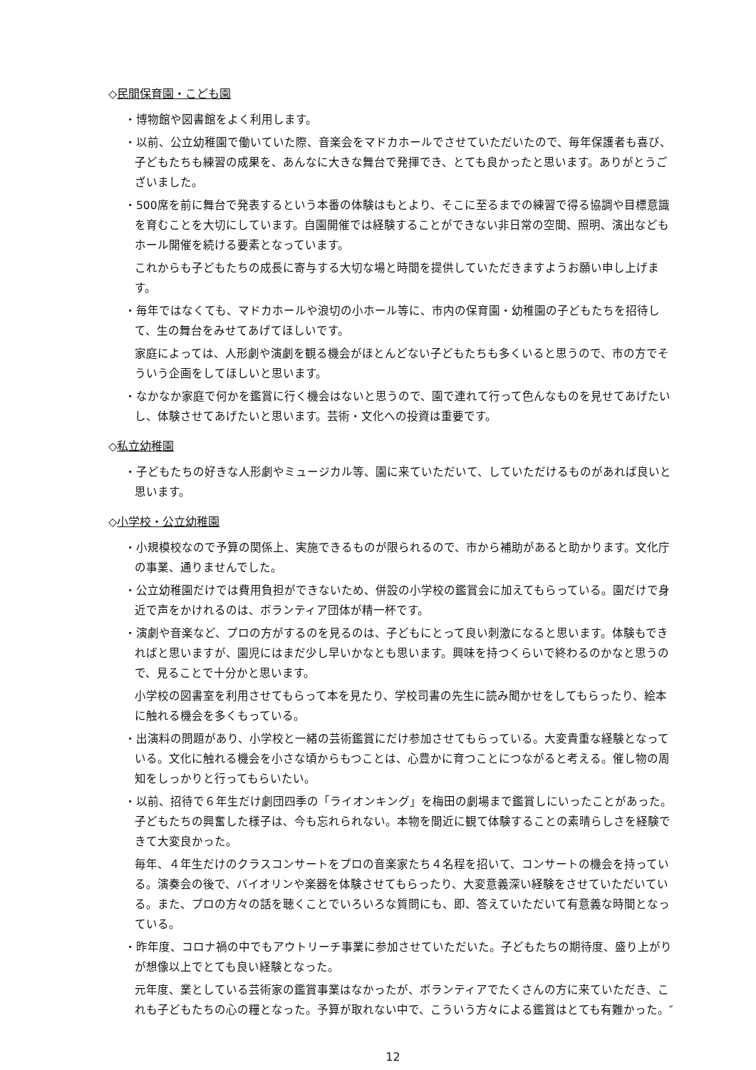◇民間保育園・こども園
・博物館や図書館をよく利用します。
・以前、公立幼稚園で働いていた際、音楽会をマドカホールでさせていただいたので、毎年保護者も喜び、子どもたちも練習の成果を、あんなに大きな舞台で発揮でき、とても良かったと思います。ありがとうございました。
・500席を前に舞台で発表するという本番の体験はもとより、そこに至るまでの練習で得る協調や目標意識を育むことを大切にしています。自園開催では経験することができない非日常の空間、照明、演出などもホール開催を続ける要素となっています。
これからも子どもたちの成長に寄与する大切な場と時間を提供していただきますようお願い申し上げます。
・毎年ではなくても、マドカホールや浪切の小ホール等に、市内の保育園・幼稚園の子どもたちを招待して、生の舞台をみせてあげてほしいです。
家庭によっては、人形劇や演劇を観る機会がほとんどない子どもたちも多くいると思うので、市の方でそういう企画をしてほしいと思います。
・なかなか家庭で何かを鑑賞に行く機会はないと思うので、園で連れて行って色んなものを見せてあげたいし、体験させてあげたいと思います。芸術・文化への投資は重要です。
◇私立幼稚園
・子どもたちの好きな人形劇やミュージカル等、園に来ていただいて、していただけるものがあれば良いと思います。
◇小学校・公立幼稚園
・小規模校なので予算の関係上、実施できるものが限られるので、市から補助があると助かります。文化庁の事業、通りませんでした。
・公立幼稚園だけでは費用負担ができないため、併設の小学校の鑑賞会に加えてもらっている。園だけで身近で声をかけれるのは、ボランティア団体が精一杯です。
・演劇や音楽など、プロの方がするのを見るのは、子どもにとって良い刺激になると思います。体験もできればと思いますが、園児にはまだ少し早いかなとも思います。興味を持つくらいで終わるのかなと思うので、見ることで十分かと思います。
小学校の図書室を利用させてもらって本を見たり、学校司書の先生に読み聞かせをしてもらったり、絵本に触れる機会を多くもっている。
・出演料の問題があり、小学校と一緒の芸術鑑賞にだけ参加させてもらっている。大変貴重な経験となっている。文化に触れる機会を小さな頃からもつことは、心豊かに育つことにつながると考える。催し物の周知をしっかりと行ってもらいたい。
・以前、招待で６年生だけ劇団四季の「ライオンキング」を梅田の劇場まで鑑賞しにいったことがあった。子どもたちの興奮した様子は、今も忘れられない。本物を間近に観て体験することの素晴らしさを経験できて大変良かった。
毎年、４年生だけのクラスコンサートをプロの音楽家たち４名程を招いて、コンサートの機会を持っている。演奏会の後で、バイオリンや楽器を体験させてもらったり、大変意義深い経験をさせていただいている。また、プロの方々の話を聴くことでいろいろな質問にも、即、答えていただいて有意義な時間となっている。
・昨年度、コロナ禍の中でもアウトリーチ事業に参加させていただいた。子どもたちの期待度、盛り上がりが想像以上でとても良い経験となった。
元年度、業としている芸術家の鑑賞事業はなかったが、ボランティアでたくさんの方に来ていただき、これも子どもたちの心の糧となった。予算が取れない中で、こういう方々による鑑賞はとても有難かった。″
12